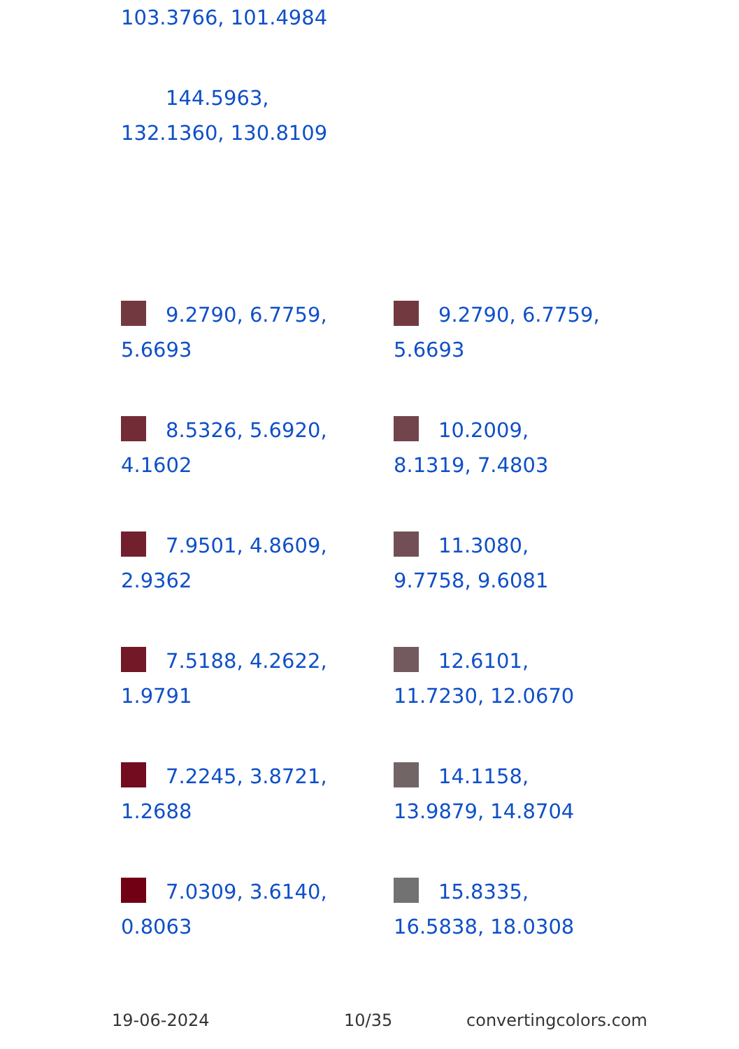103.3766, 101.4984
144.5963, 132.1360, 130.8109
9.2790, 6.7759, 5.6693
9.2790, 6.7759, 5.6693
8.5326, 5.6920, 4.1602
10.2009, 8.1319, 7.4803
7.9501, 4.8609, 2.9362
11.3080, 9.7758, 9.6081
7.5188, 4.2622, 1.9791
12.6101, 11.7230, 12.0670
7.2245, 3.8721, 1.2688
14.1158, 13.9879, 14.8704
7.0309, 3.6140, 0.8063
15.8335, 16.5838, 18.0308
19-06-2024 10/35 convertingcolors.com